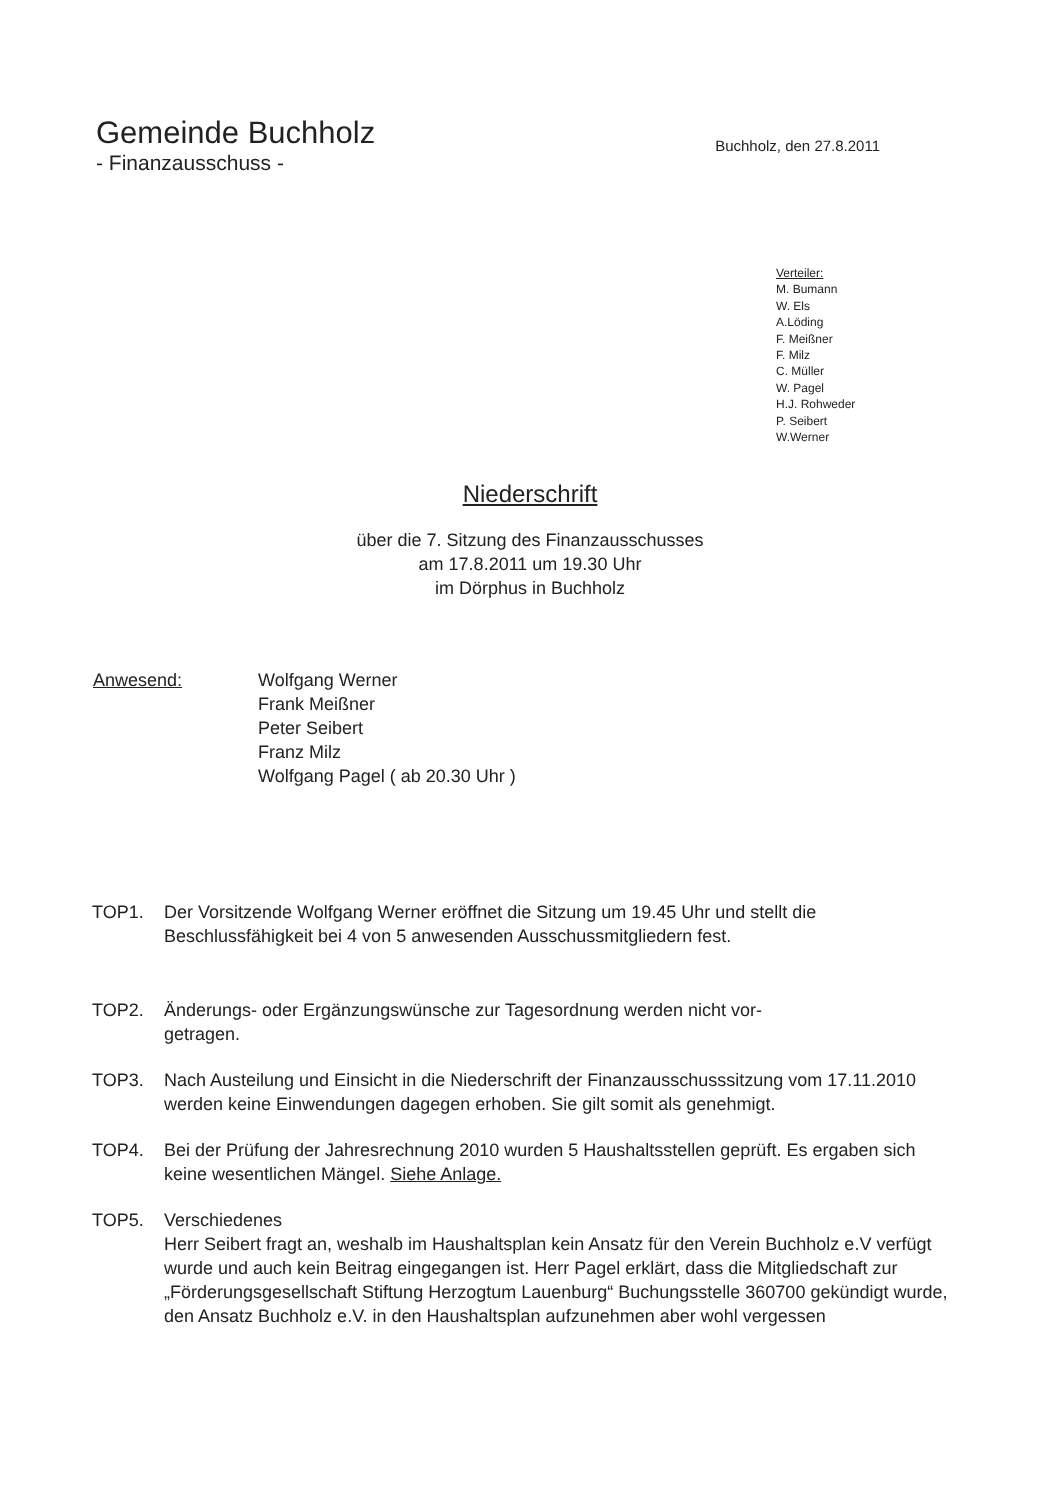Gemeinde Buchholz
- Finanzausschuss -
Buchholz, den 27.8.2011
Verteiler:
M. Bumann
W. Els
A.Löding
F. Meißner
F. Milz
C. Müller
W. Pagel
H.J. Rohweder
P. Seibert
W.Werner
Niederschrift
über die 7. Sitzung des Finanzausschusses
am 17.8.2011 um 19.30 Uhr
im Dörphus in Buchholz
Anwesend: Wolfgang Werner
Frank Meißner
Peter Seibert
Franz Milz
Wolfgang Pagel ( ab 20.30 Uhr )
TOP1. Der Vorsitzende Wolfgang Werner eröffnet die Sitzung um 19.45 Uhr und stellt die Beschlussfähigkeit bei 4 von 5 anwesenden Ausschussmitgliedern fest.
TOP2. Änderungs- oder Ergänzungswünsche zur Tagesordnung werden nicht vor-
getragen.
TOP3. Nach Austeilung und Einsicht in die Niederschrift der Finanzausschusssitzung vom 17.11.2010 werden keine Einwendungen dagegen erhoben. Sie gilt somit als genehmigt.
TOP4. Bei der Prüfung der Jahresrechnung 2010 wurden 5 Haushaltsstellen geprüft. Es ergaben sich keine wesentlichen Mängel. Siehe Anlage.
TOP5. Verschiedenes
Herr Seibert fragt an, weshalb im Haushaltsplan kein Ansatz für den Verein Buchholz e.V verfügt wurde und auch kein Beitrag eingegangen ist. Herr Pagel erklärt, dass die Mitgliedschaft zur „Förderungsgesellschaft Stiftung Herzogtum Lauenburg“ Buchungsstelle 360700 gekündigt wurde, den Ansatz Buchholz e.V. in den Haushaltsplan aufzunehmen aber wohl vergessen